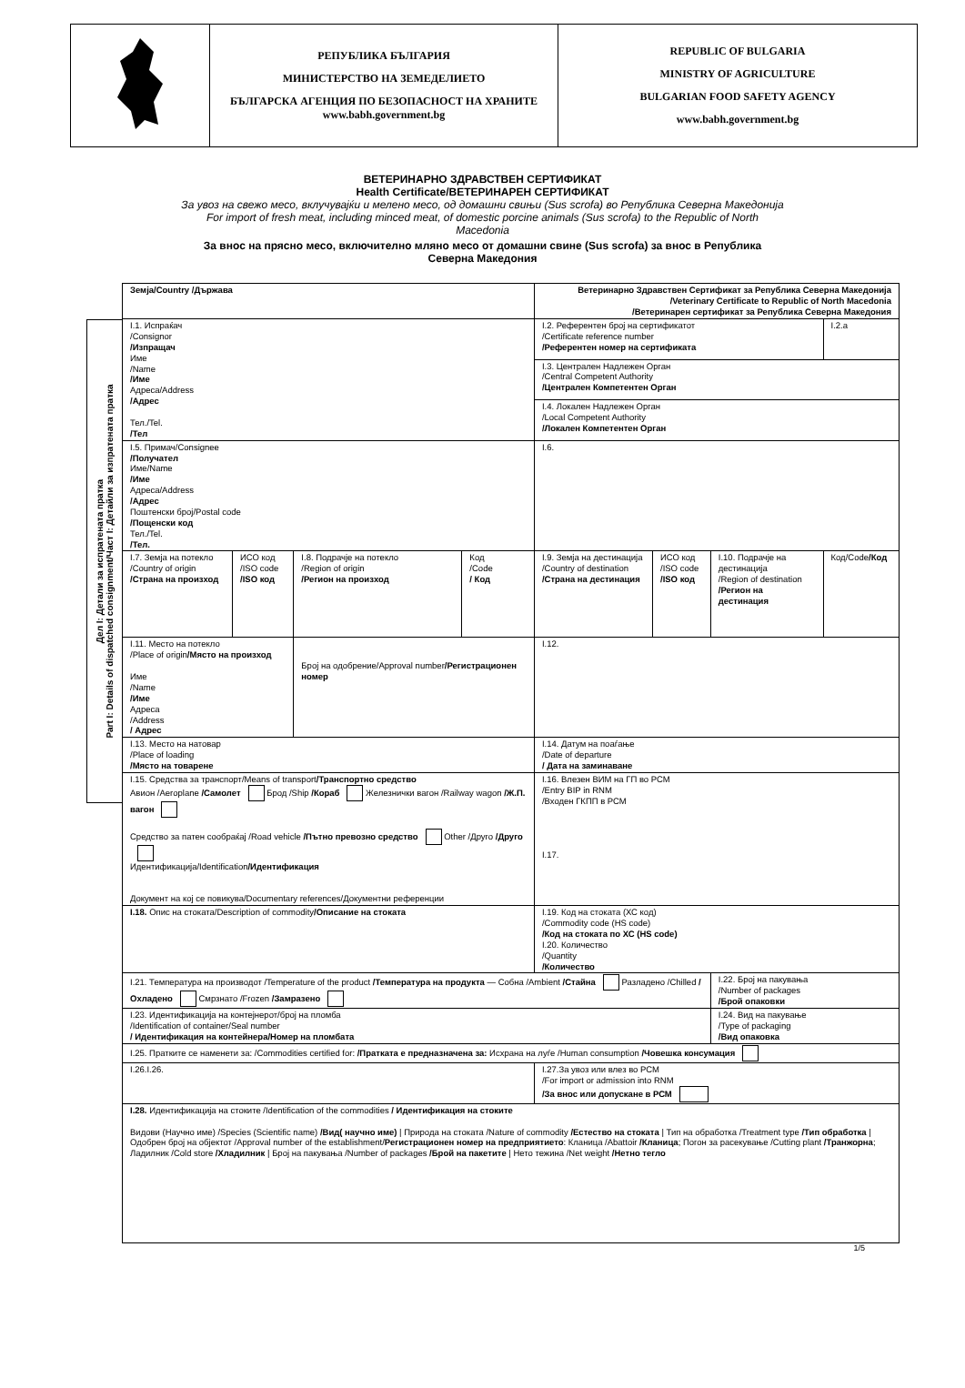| | РЕПУБЛИКА БЪЛГАРИЯ МИНИСТЕРСТВО НА ЗЕМЕДЕЛИЕТО БЪЛГАРСКА АГЕНЦИЯ ПО БЕЗОПАСНОСТ НА ХРАНИТЕ www.babh.government.bg | REPUBLIC OF BULGARIA MINISTRY OF AGRICULTURE BULGARIAN FOOD SAFETY AGENCY www.babh.government.bg |
ВЕТЕРИНАРНО ЗДРАВСТВЕН СЕРТИФИКАТ
Health Certificate/ВЕТЕРИНАРЕН СЕРТИФИКАТ
За увоз на свежо месо, вклучувајќи и мелено месо, од домашни свињи (Sus scrofa) во Република Северна Македонија
For import of fresh meat, including minced meat, of domestic porcine animals (Sus scrofa) to the Republic of North Macedonia
За внос на прясно месо, включително мляно месо от домашни свине (Sus scrofa) за внос в Република Северна Македония
Дел I: Детали за испратената пратка
Part I: Details of dispatched consignment/Част I: Детайли за изпратената пратка
| Земја/Country /Държава | | | | Ветеринарно Здравствен Сертификат за Република Северна Македонија /Veterinary Certificate to Republic of North Macedonia /Ветеринарен сертификат за Република Северна Македония | | | |
| I.1. Испраќач /Consignor /Изпращач Име /Name /Име Адреса/Address /Адрес Тел./Tel. /Тел | | | | I.2. Референтен број на сертификатот /Certificate reference number /Референтен номер на сертификата | | | I.2.a |
| | | | | I.3. Централен Надлежен Орган /Central Competent Authority /Централен Компетентен Орган | | | |
| | | | | I.4. Локален Надлежен Орган /Local Competent Authority /Локален Компетентен Орган | | | |
| I.5. Примач/Consignee /Получател Име/Name /Име Адреса/Address /Адрес Поштенски број/Postal code /Пощенски код Тел./Tel. /Тел. | | | | I.6. | | | |
| I.7. Земја на потекло /Country of origin /Страна на произход | ИСО код /ISO code /ISO код | I.8. Подрачје на потекло /Region of origin /Регион на произход | Код /Code / Код | I.9. Земја на дестинација /Country of destination /Страна на дестинация | ИСО код /ISO code /ISO код | I.10. Подрачје на дестинација /Region of destination /Регион на дестинация | Код/Code /Код |
| I.11. Место на потекло /Place of origin /Място на произход Име /Name /Име Адреса /Address / Адрес | | Број на одобрение/Approval number /Регистрационен номер | | I.12. | | | |
| I.13. Место на натовар /Place of loading /Място на товарене | | | | I.14. Датум на поаѓање /Date of departure / Дата на заминаване | | | |
| I.15. Средства за транспорт/Means of transport /Транспортно средство Авион /Aeroplane /Самолет Брод /Ship /Кораб Железнички вагон /Railway wagon /Ж.П. вагон Средство за патен сообраќај /Road vehicle /Пътно превозно средство Other /Друго /Друго Идентификација/Identification /Идентификация Документ на кој се повикува/Documentary references/Документни референции | | | | I.16. Влезен ВИМ на ГП во РСМ /Entry BIP in RNM /Входен ГКПП в РСМ I.17. | | | |
| I.18. Опис на стоката/Description of commodity /Описание на стоката | | | | I.19. Код на стоката (ХС код) /Commodity code (HS code) /Код на стоката по ХС (HS code) I.20. Количество /Quantity /Количество | | | |
| I.21. Температура на производот /Temperature of the product /Температура на продукта — Собна /Ambient /Стайна Разладено /Chilled /Охладено Смрзнато /Frozen /Замразено | | | | | | I.22. Број на пакувања /Number of packages /Брой опаковки | |
| I.23. Идентификација на контејнерот/број на пломба /Identification of container/Seal number / Идентификация на контейнера/Номер на пломбата | | | | | | I.24. Вид на пакување /Type of packaging /Вид опаковка | |
| I.25. Пратките се наменети за: /Commodities certified for: /Пратката е предназначена за: Исхрана на луѓе /Human consumption /Човешка консумация | | | | | | | |
| I.26.I.26. | | | | I.27.За увоз или влез во РСМ /For import or admission into RNM /За внос или допускане в РСМ | | | |
| I.28. Идентификација на стоките /Identification of the commodities / Идентификация на стоките Видови (Научно име) /Species (Scientific name) /Вид( научно име) / Природа на стоката /Nature of commodity /Естество на стоката / Тип на обработка /Treatment type /Тип обработка / Одобрен број на објектот /Approval number of the establishment/ Регистрационен номер на предприятието : Кланица /Abattoir /Кланица ; Погон за расекување /Cutting plant /Транжорна ; Ладилник /Cold store /Хладилник / Број на пакувања /Number of packages /Брой на пакетите / Нето тежина /Net weight /Нетно тегло | | | | | | | |
1/5